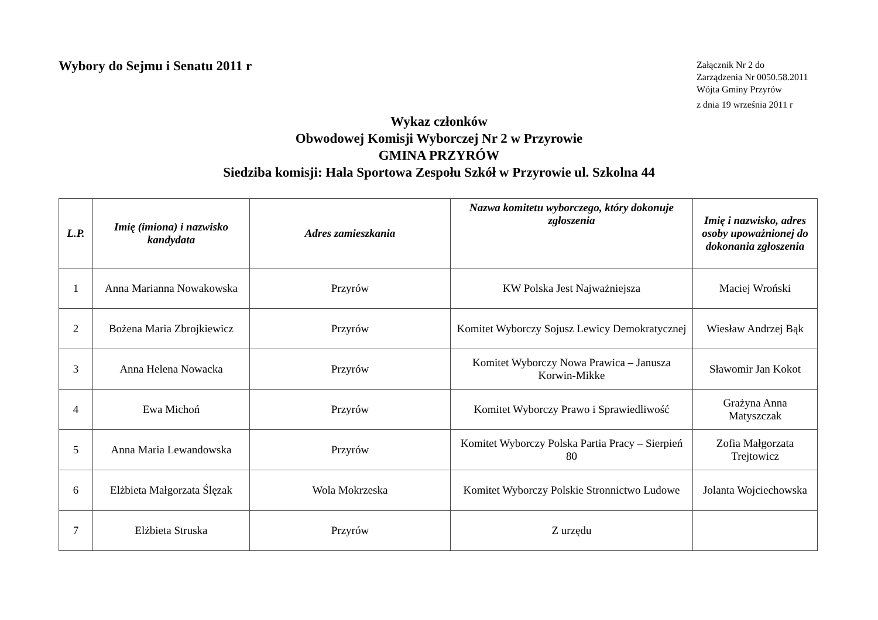Wybory do Sejmu i Senatu 2011 r
Załącznik Nr 2 do
Zarządzenia Nr 0050.58.2011
Wójta Gminy Przyrów
z dnia 19 września 2011 r
Wykaz członków
Obwodowej Komisji Wyborczej Nr 2 w Przyrowie
GMINA PRZYRÓW
Siedziba komisji: Hala Sportowa Zespołu Szkół w Przyrowie ul. Szkolna 44
| L.P. | Imię (imiona) i nazwisko kandydata | Adres zamieszkania | Nazwa komitetu wyborczego, który dokonuje zgłoszenia | Imię i nazwisko, adres osoby upoważnionej do dokonania zgłoszenia |
| --- | --- | --- | --- | --- |
| 1 | Anna Marianna Nowakowska | Przyrów | KW Polska Jest Najważniejsza | Maciej Wroński |
| 2 | Bożena Maria Zbrojkiewicz | Przyrów | Komitet Wyborczy Sojusz Lewicy Demokratycznej | Wiesław Andrzej Bąk |
| 3 | Anna Helena Nowacka | Przyrów | Komitet Wyborczy Nowa Prawica – Janusza Korwin-Mikke | Sławomir Jan Kokot |
| 4 | Ewa Michoń | Przyrów | Komitet Wyborczy Prawo i Sprawiedliwość | Grażyna Anna Matyszczak |
| 5 | Anna Maria Lewandowska | Przyrów | Komitet Wyborczy Polska Partia Pracy – Sierpień 80 | Zofia Małgorzata Trejtowicz |
| 6 | Elżbieta Małgorzata Ślęzak | Wola Mokrzeska | Komitet Wyborczy Polskie Stronnictwo Ludowe | Jolanta Wojciechowska |
| 7 | Elżbieta Struska | Przyrów | Z urzędu | |